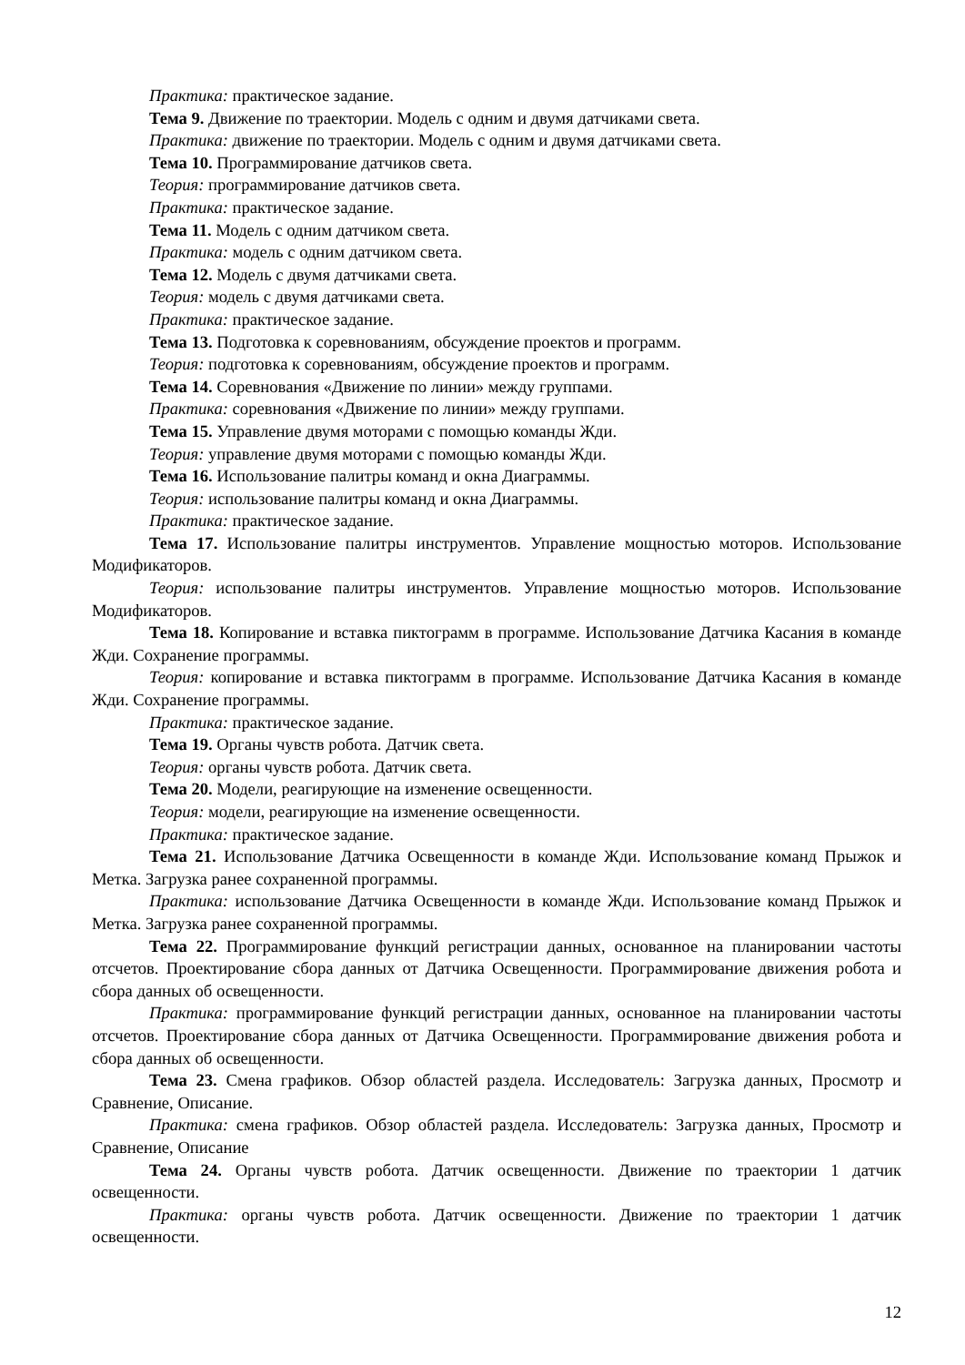Практика: практическое задание.
Тема 9. Движение по траектории. Модель с одним и двумя датчиками света.
Практика: движение по траектории. Модель с одним и двумя датчиками света.
Тема 10. Программирование датчиков света.
Теория: программирование датчиков света.
Практика: практическое задание.
Тема 11. Модель с одним датчиком света.
Практика: модель с одним датчиком света.
Тема 12. Модель с двумя датчиками света.
Теория: модель с двумя датчиками света.
Практика: практическое задание.
Тема 13. Подготовка к соревнованиям, обсуждение проектов и программ.
Теория: подготовка к соревнованиям, обсуждение проектов и программ.
Тема 14. Соревнования «Движение по линии» между группами.
Практика: соревнования «Движение по линии» между группами.
Тема 15. Управление двумя моторами с помощью команды Жди.
Теория: управление двумя моторами с помощью команды Жди.
Тема 16. Использование палитры команд и окна Диаграммы.
Теория: использование палитры команд и окна Диаграммы.
Практика: практическое задание.
Тема 17. Использование палитры инструментов. Управление мощностью моторов. Использование Модификаторов.
Теория: использование палитры инструментов. Управление мощностью моторов. Использование Модификаторов.
Тема 18. Копирование и вставка пиктограмм в программе. Использование Датчика Касания в команде Жди. Сохранение программы.
Теория: копирование и вставка пиктограмм в программе. Использование Датчика Касания в команде Жди. Сохранение программы.
Практика: практическое задание.
Тема 19. Органы чувств робота. Датчик света.
Теория: органы чувств робота. Датчик света.
Тема 20. Модели, реагирующие на изменение освещенности.
Теория: модели, реагирующие на изменение освещенности.
Практика: практическое задание.
Тема 21. Использование Датчика Освещенности в команде Жди. Использование команд Прыжок и Метка. Загрузка ранее сохраненной программы.
Практика: использование Датчика Освещенности в команде Жди. Использование команд Прыжок и Метка. Загрузка ранее сохраненной программы.
Тема 22. Программирование функций регистрации данных, основанное на планировании частоты отсчетов. Проектирование сбора данных от Датчика Освещенности. Программирование движения робота и сбора данных об освещенности.
Практика: программирование функций регистрации данных, основанное на планировании частоты отсчетов. Проектирование сбора данных от Датчика Освещенности. Программирование движения робота и сбора данных об освещенности.
Тема 23. Смена графиков. Обзор областей раздела. Исследователь: Загрузка данных, Просмотр и Сравнение, Описание.
Практика: смена графиков. Обзор областей раздела. Исследователь: Загрузка данных, Просмотр и Сравнение, Описание
Тема 24. Органы чувств робота. Датчик освещенности. Движение по траектории 1 датчик освещенности.
Практика: органы чувств робота. Датчик освещенности. Движение по траектории 1 датчик освещенности.
12